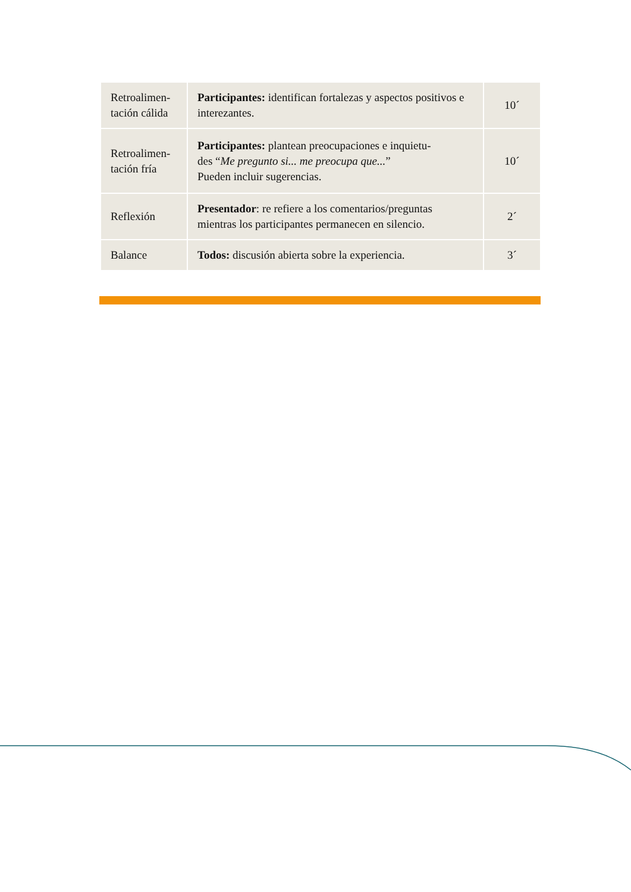| Retroalimen- tación cálida | Participantes: identifican fortalezas y aspectos positivos e interezantes. | 10´ |
| Retroalimen- tación fría | Participantes: plantean preocupaciones e inquietu- des “ Me pregunto si... me preocupa que... ” Pueden incluir sugerencias. | 10´ |
| Reflexión | Presentador : re refiere a los comentarios/preguntas mientras los participantes permanecen en silencio. | 2´ |
| Balance | Todos: discusión abierta sobre la experiencia. | 3´ |